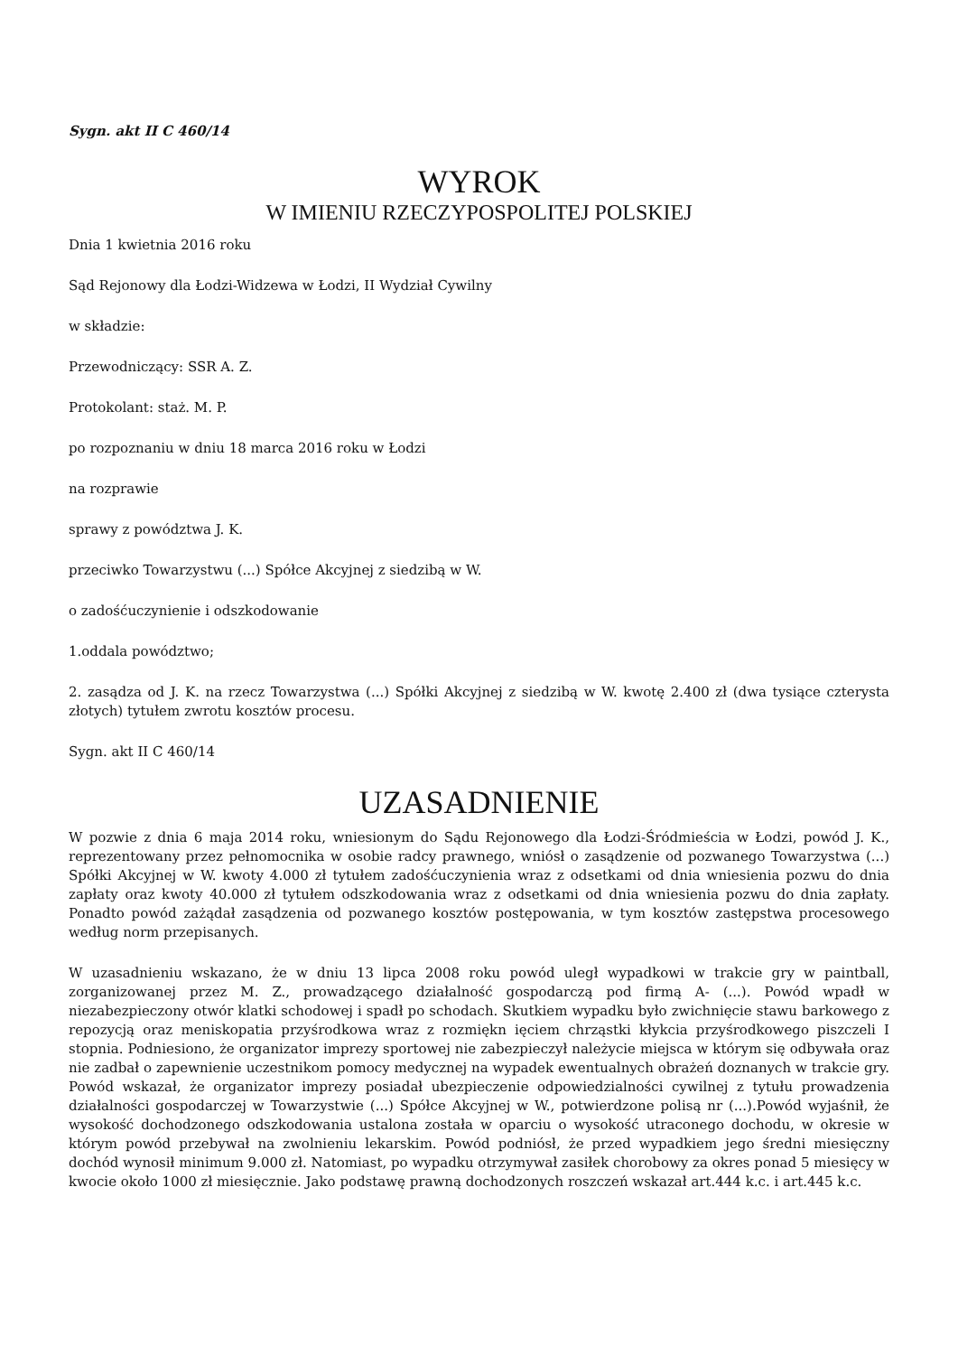Sygn. akt II C 460/14
WYROK
W IMIENIU RZECZYPOSPOLITEJ POLSKIEJ
Dnia 1 kwietnia 2016 roku
Sąd Rejonowy dla Łodzi-Widzewa w Łodzi, II Wydział Cywilny
w składzie:
Przewodniczący: SSR A. Z.
Protokolant: staż. M. P.
po rozpoznaniu w dniu 18 marca 2016 roku w Łodzi
na rozprawie
sprawy z powództwa J. K.
przeciwko Towarzystwu (...) Spółce Akcyjnej z siedzibą w W.
o zadośćuczynienie i odszkodowanie
1.oddala powództwo;
2. zasądza od J. K. na rzecz Towarzystwa (...) Spółki Akcyjnej z siedzibą w W. kwotę 2.400 zł (dwa tysiące czterysta złotych) tytułem zwrotu kosztów procesu.
Sygn. akt II C 460/14
UZASADNIENIE
W pozwie z dnia 6 maja 2014 roku, wniesionym do Sądu Rejonowego dla Łodzi-Śródmieścia w Łodzi, powód J. K., reprezentowany przez pełnomocnika w osobie radcy prawnego, wniósł o zasądzenie od pozwanego Towarzystwa (...) Spółki Akcyjnej w W. kwoty 4.000 zł tytułem zadośćuczynienia wraz z odsetkami od dnia wniesienia pozwu do dnia zapłaty oraz kwoty 40.000 zł tytułem odszkodowania wraz z odsetkami od dnia wniesienia pozwu do dnia zapłaty. Ponadto powód zażądał zasądzenia od pozwanego kosztów postępowania, w tym kosztów zastępstwa procesowego według norm przepisanych.
W uzasadnieniu wskazano, że w dniu 13 lipca 2008 roku powód uległ wypadkowi w trakcie gry w paintball, zorganizowanej przez M. Z., prowadzącego działalność gospodarczą pod firmą A- (...). Powód wpadł w niezabezpieczony otwór klatki schodowej i spadł po schodach. Skutkiem wypadku było zwichnięcie stawu barkowego z repozycją oraz meniskopatia przyśrodkowa wraz z rozmiękn ięciem chrząstki kłykcia przyśrodkowego piszczeli I stopnia. Podniesiono, że organizator imprezy sportowej nie zabezpieczył należycie miejsca w którym się odbywała oraz nie zadbał o zapewnienie uczestnikom pomocy medycznej na wypadek ewentualnych obrażeń doznanych w trakcie gry. Powód wskazał, że organizator imprezy posiadał ubezpieczenie odpowiedzialności cywilnej z tytułu prowadzenia działalności gospodarczej w Towarzystwie (...) Spółce Akcyjnej w W., potwierdzone polisą nr (...).Powód wyjaśnił, że wysokość dochodzonego odszkodowania ustalona została w oparciu o wysokość utraconego dochodu, w okresie w którym powód przebywał na zwolnieniu lekarskim. Powód podniósł, że przed wypadkiem jego średni miesięczny dochód wynosił minimum 9.000 zł. Natomiast, po wypadku otrzymywał zasiłek chorobowy za okres ponad 5 miesięcy w kwocie około 1000 zł miesięcznie. Jako podstawę prawną dochodzonych roszczeń wskazał art.444 k.c. i art.445 k.c.